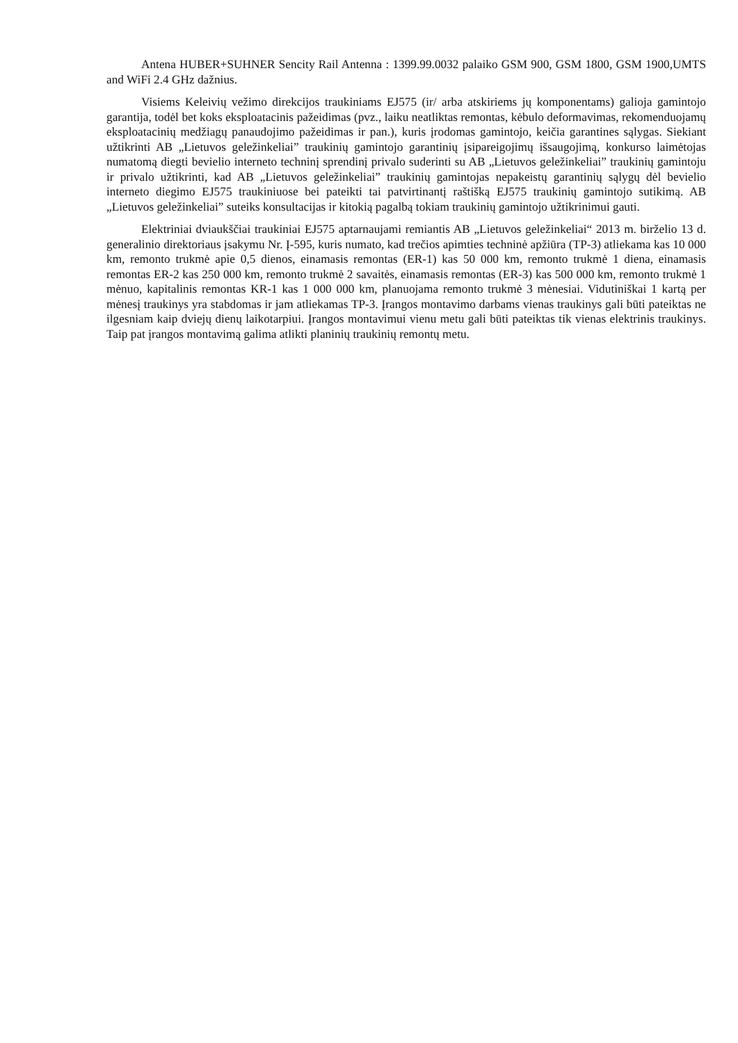Antena HUBER+SUHNER Sencity Rail Antenna : 1399.99.0032 palaiko GSM 900, GSM 1800, GSM 1900,UMTS and WiFi 2.4 GHz dažnius.
Visiems Keleivių vežimo direkcijos traukiniams EJ575 (ir/ arba atskiriems jų komponentams) galioja gamintojo garantija, todėl bet koks eksploatacinis pažeidimas (pvz., laiku neatliktas remontas, kėbulo deformavimas, rekomenduojamų eksploatacinių medžiagų panaudojimo pažeidimas ir pan.), kuris įrodomas gamintojo, keičia garantines sąlygas. Siekiant užtikrinti AB „Lietuvos geležinkeliai” traukinių gamintojo garantinių įsipareigojimų išsaugojimą, konkurso laimėtojas numatomą diegti bevielio interneto techninį sprendinį privalo suderinti su AB „Lietuvos geležinkeliai” traukinių gamintoju ir privalo užtikrinti, kad AB „Lietuvos geležinkeliai” traukinių gamintojas nepakeistų garantinių sąlygų dėl bevielio interneto diegimo EJ575 traukiniuose bei pateikti tai patvirtinantį raštišką EJ575 traukinių gamintojo sutikimą. AB „Lietuvos geležinkeliai” suteiks konsultacijas ir kitokią pagalbą tokiam traukinių gamintojo užtikrinimui gauti.
Elektriniai dviaukščiai traukiniai EJ575 aptarnaujami remiantis AB „Lietuvos geležinkeliai“ 2013 m. birželio 13 d. generalinio direktoriaus įsakymu Nr. Į-595, kuris numato, kad trečios apimties techninė apžiūra (TP-3) atliekama kas 10 000 km, remonto trukmė apie 0,5 dienos, einamasis remontas (ER-1) kas 50 000 km, remonto trukmė 1 diena, einamasis remontas ER-2 kas 250 000 km, remonto trukmė 2 savaitės, einamasis remontas (ER-3) kas 500 000 km, remonto trukmė 1 mėnuo, kapitalinis remontas KR-1 kas 1 000 000 km, planuojama remonto trukmė 3 mėnesiai. Vidutiniškai 1 kartą per mėnesį traukinys yra stabdomas ir jam atliekamas TP-3. Įrangos montavimo darbams vienas traukinys gali būti pateiktas ne ilgesniam kaip dviejų dienų laikotarpiui. Įrangos montavimui vienu metu gali būti pateiktas tik vienas elektrinis traukinys. Taip pat įrangos montavimą galima atlikti planinių traukinių remontų metu.